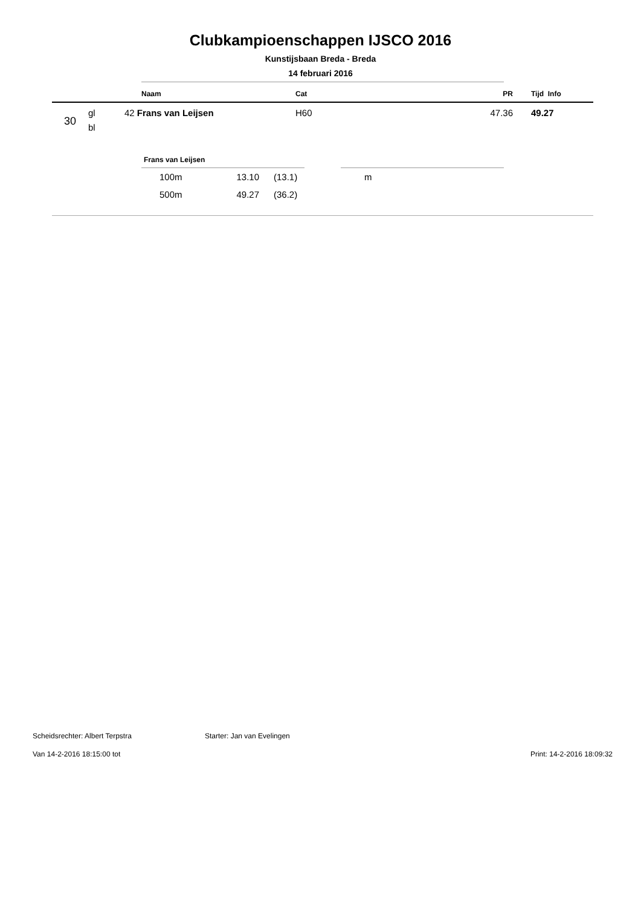Clubkampioenschappen IJSCO 2016
Kunstijsbaan Breda - Breda
14 februari 2016
| | | Naam | Cat | PR | Tijd Info |
| --- | --- | --- | --- | --- | --- |
| 30 | gl bl | 42 Frans van Leijsen | H60 | 47.36 | 49.27 |
Frans van Leijsen
| | 100m | 13.10 | (13.1) | m |
| | 500m | 49.27 | (36.2) | |
Scheidsrechter: Albert Terpstra Starter: Jan van Evelingen
Van 14-2-2016 18:15:00 tot Print: 14-2-2016 18:09:32